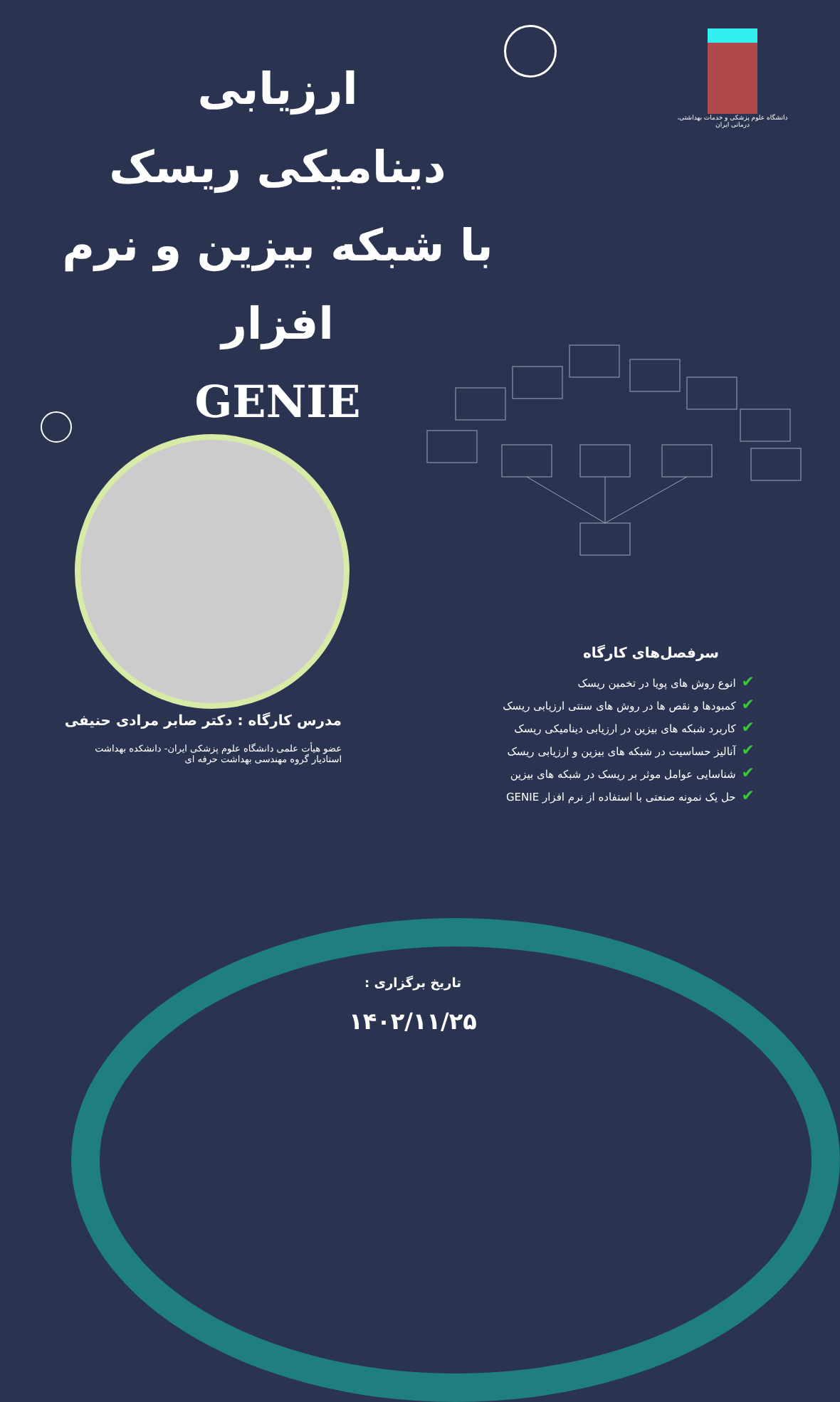دانشگاه علوم پزشکی و خدمات بهداشتی، درمانی ایران
ارزیابی
دینامیکی ریسک
با شبکه بیزین و نرم افزار
GENIE
مدرس کارگاه : دکتر صابر مرادی حنیفی
عضو هیأت علمی دانشگاه علوم پزشکی ایران- دانشکده بهداشت
استادیار گروه مهندسی بهداشت حرفه ای
سرفصل‌های کارگاه
✔انوع روش های پویا در تخمین ریسک
✔کمبودها و نقص ها در روش های سنتی ارزیابی ریسک
✔کاربرد شبکه های بیزین در ارزیابی دینامیکی ریسک
✔آنالیز حساسیت در شبکه های بیزین و ارزیابی ریسک
✔شناسایی عوامل موثر بر ریسک در شبکه های بیزین
✔حل یک نمونه صنعتی با استفاده از نرم افزار GENIE
تاریخ برگزاری :
۱۴۰۲/۱۱/۲۵